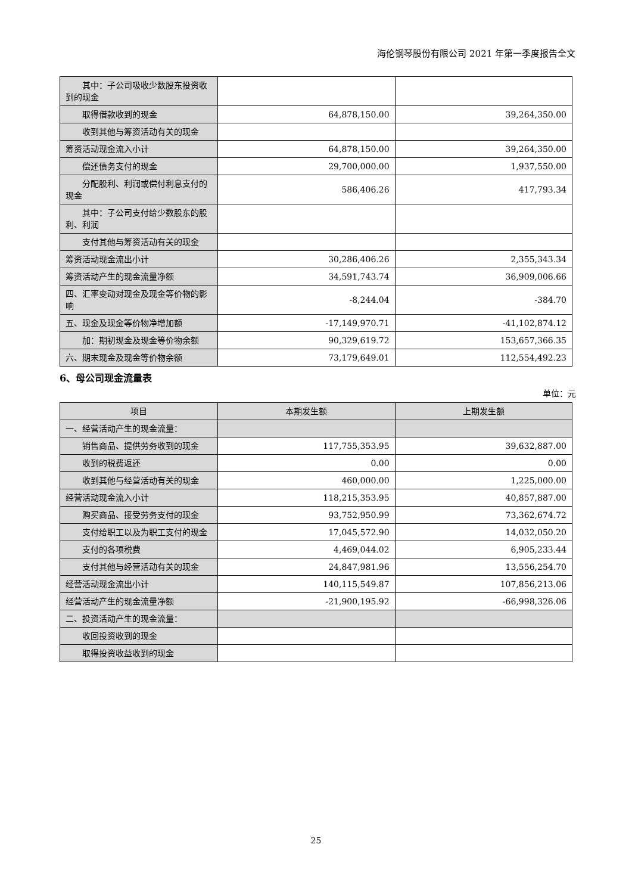海伦钢琴股份有限公司 2021 年第一季度报告全文
| 其中：子公司吸收少数股东投资收到的现金 | | |
| 取得借款收到的现金 | 64,878,150.00 | 39,264,350.00 |
| 收到其他与筹资活动有关的现金 | | |
| 筹资活动现金流入小计 | 64,878,150.00 | 39,264,350.00 |
| 偿还债务支付的现金 | 29,700,000.00 | 1,937,550.00 |
| 分配股利、利润或偿付利息支付的现金 | 586,406.26 | 417,793.34 |
| 其中：子公司支付给少数股东的股利、利润 | | |
| 支付其他与筹资活动有关的现金 | | |
| 筹资活动现金流出小计 | 30,286,406.26 | 2,355,343.34 |
| 筹资活动产生的现金流量净额 | 34,591,743.74 | 36,909,006.66 |
| 四、汇率变动对现金及现金等价物的影响 | -8,244.04 | -384.70 |
| 五、现金及现金等价物净增加额 | -17,149,970.71 | -41,102,874.12 |
| 加：期初现金及现金等价物余额 | 90,329,619.72 | 153,657,366.35 |
| 六、期末现金及现金等价物余额 | 73,179,649.01 | 112,554,492.23 |
6、母公司现金流量表
单位：元
| 项目 | 本期发生额 | 上期发生额 |
| --- | --- | --- |
| 一、经营活动产生的现金流量： | | |
| 销售商品、提供劳务收到的现金 | 117,755,353.95 | 39,632,887.00 |
| 收到的税费返还 | 0.00 | 0.00 |
| 收到其他与经营活动有关的现金 | 460,000.00 | 1,225,000.00 |
| 经营活动现金流入小计 | 118,215,353.95 | 40,857,887.00 |
| 购买商品、接受劳务支付的现金 | 93,752,950.99 | 73,362,674.72 |
| 支付给职工以及为职工支付的现金 | 17,045,572.90 | 14,032,050.20 |
| 支付的各项税费 | 4,469,044.02 | 6,905,233.44 |
| 支付其他与经营活动有关的现金 | 24,847,981.96 | 13,556,254.70 |
| 经营活动现金流出小计 | 140,115,549.87 | 107,856,213.06 |
| 经营活动产生的现金流量净额 | -21,900,195.92 | -66,998,326.06 |
| 二、投资活动产生的现金流量： | | |
| 收回投资收到的现金 | | |
| 取得投资收益收到的现金 | | |
25